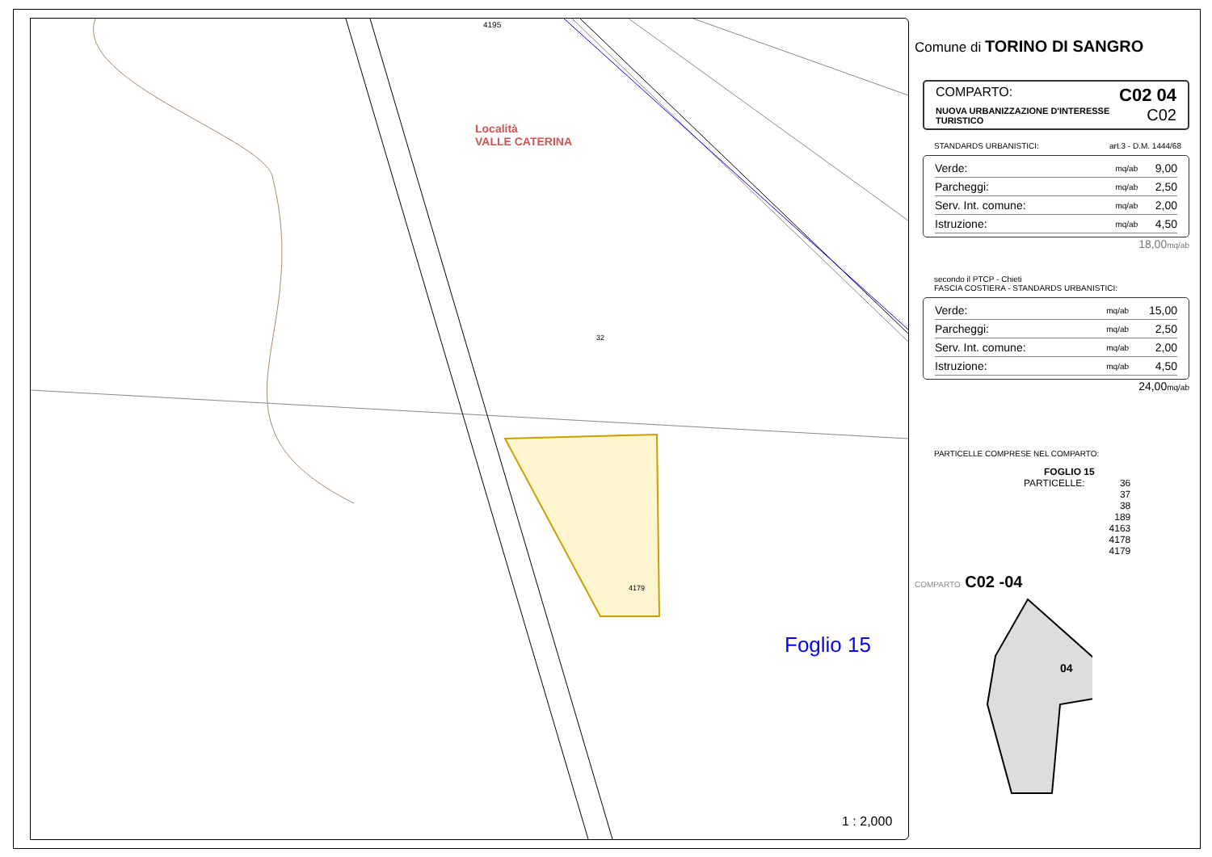4195
Località
VALLE CATERINA
32
4179
Foglio 15
1 : 2,000
Comune di TORINO DI SANGRO
COMPARTO: C02 04
NUOVA URBANIZZAZIONE D'INTERESSE TURISTICO C02
STANDARDS URBANISTICI: art.3 - D.M. 1444/68
| Verde: | mq/ab | 9,00 |
| Parcheggi: | mq/ab | 2,50 |
| Serv. Int. comune: | mq/ab | 2,00 |
| Istruzione: | mq/ab | 4,50 |
18,00mq/ab
secondo il PTCP - Chieti
FASCIA COSTIERA - STANDARDS URBANISTICI:
| Verde: | mq/ab | 15,00 |
| Parcheggi: | mq/ab | 2,50 |
| Serv. Int. comune: | mq/ab | 2,00 |
| Istruzione: | mq/ab | 4,50 |
24,00mq/ab
PARTICELLE COMPRESE NEL COMPARTO:
FOGLIO 15
PARTICELLE: 36
37
38
189
4163
4178
4179
COMPARTO C02 -04
04